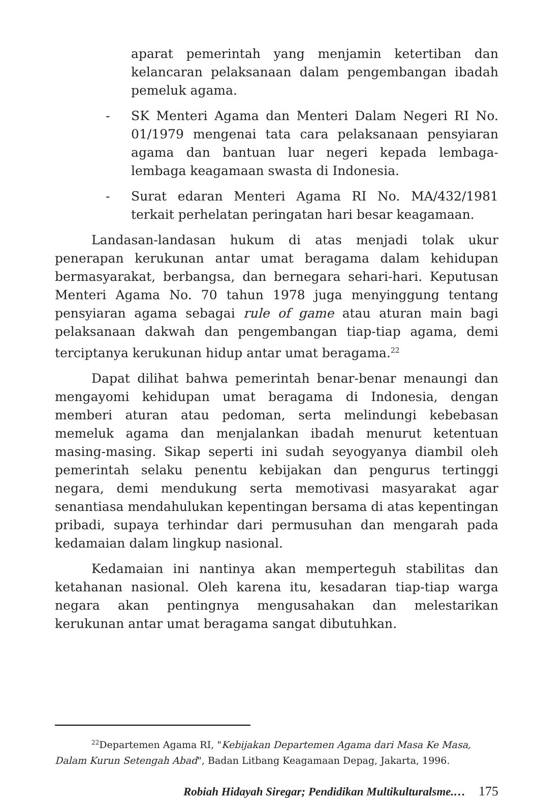aparat pemerintah yang menjamin ketertiban dan kelancaran pelaksanaan dalam pengembangan ibadah pemeluk agama.
- SK Menteri Agama dan Menteri Dalam Negeri RI No. 01/1979 mengenai tata cara pelaksanaan pensyiaran agama dan bantuan luar negeri kepada lembaga-lembaga keagamaan swasta di Indonesia.
- Surat edaran Menteri Agama RI No. MA/432/1981 terkait perhelatan peringatan hari besar keagamaan.
Landasan-landasan hukum di atas menjadi tolak ukur penerapan kerukunan antar umat beragama dalam kehidupan bermasyarakat, berbangsa, dan bernegara sehari-hari. Keputusan Menteri Agama No. 70 tahun 1978 juga menyinggung tentang pensyiaran agama sebagai rule of game atau aturan main bagi pelaksanaan dakwah dan pengembangan tiap-tiap agama, demi terciptanya kerukunan hidup antar umat beragama.<sup>22</sup>
Dapat dilihat bahwa pemerintah benar-benar menaungi dan mengayomi kehidupan umat beragama di Indonesia, dengan memberi aturan atau pedoman, serta melindungi kebebasan memeluk agama dan menjalankan ibadah menurut ketentuan masing-masing. Sikap seperti ini sudah seyogyanya diambil oleh pemerintah selaku penentu kebijakan dan pengurus tertinggi negara, demi mendukung serta memotivasi masyarakat agar senantiasa mendahulukan kepentingan bersama di atas kepentingan pribadi, supaya terhindar dari permusuhan dan mengarah pada kedamaian dalam lingkup nasional.
Kedamaian ini nantinya akan memperteguh stabilitas dan ketahanan nasional. Oleh karena itu, kesadaran tiap-tiap warga negara akan pentingnya mengusahakan dan melestarikan kerukunan antar umat beragama sangat dibutuhkan.
<sup>22</sup> Departemen Agama RI, "Kebijakan Departemen Agama dari Masa Ke Masa, Dalam Kurun Setengah Abad", Badan Litbang Keagamaan Depag, Jakarta, 1996.
Robiah Hidayah Siregar; Pendidikan Multikulturalsme.… 175